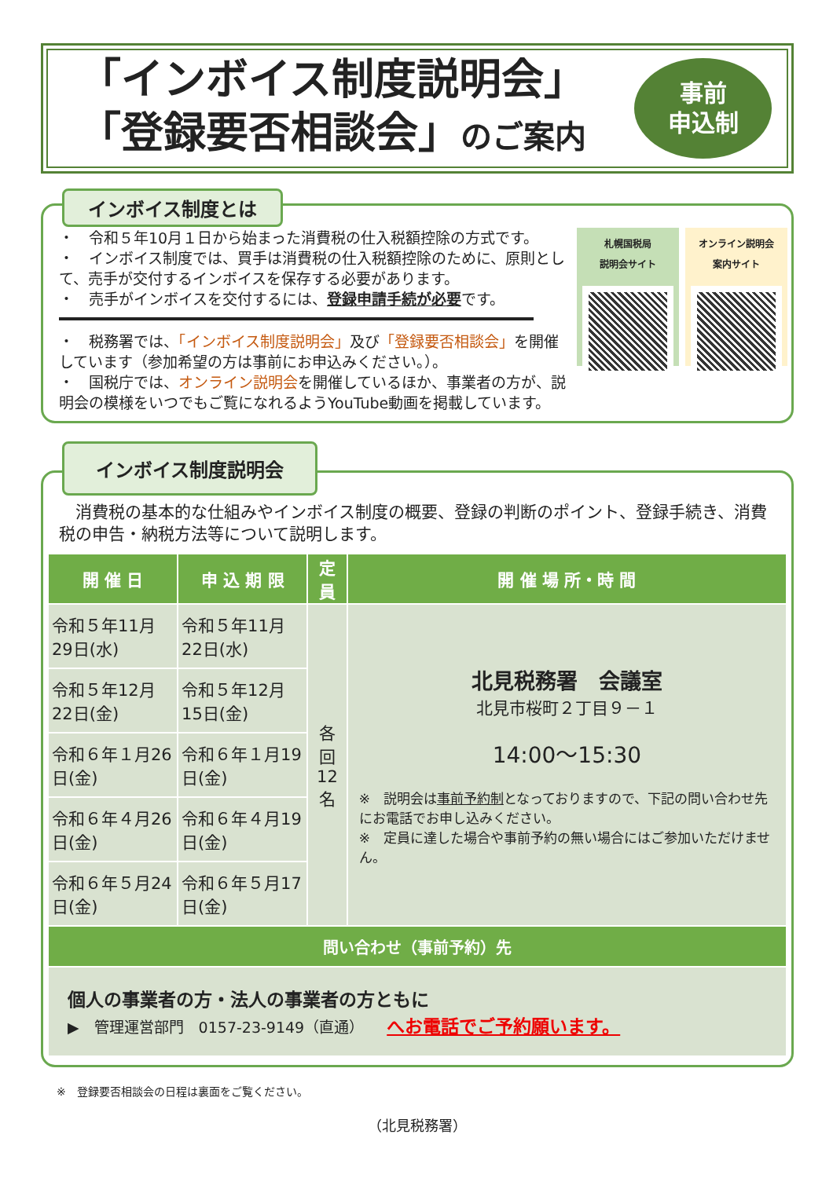「インボイス制度説明会」
「登録要否相談会」のご案内
事前
申込制
インボイス制度とは
・　令和５年10月１日から始まった消費税の仕入税額控除の方式です。
・　インボイス制度では、買手は消費税の仕入税額控除のために、原則として、売手が交付するインボイスを保存する必要があります。
・　売手がインボイスを交付するには、登録申請手続が必要です。
・　税務署では、「インボイス制度説明会」及び「登録要否相談会」を開催しています（参加希望の方は事前にお申込みください。）。
・　国税庁では、オンライン説明会を開催しているほか、事業者の方が、説明会の模様をいつでもご覧になれるようYouTube動画を掲載しています。
札幌国税局
説明会サイト
オンライン説明会
案内サイト
インボイス制度説明会
　消費税の基本的な仕組みやインボイス制度の概要、登録の判断のポイント、登録手続き、消費税の申告・納税方法等について説明します。
| 開 催 日 | 申 込 期 限 | 定 員 | 開 催 場 所・時 間 |
| --- | --- | --- | --- |
| 令和５年11月29日(水) | 令和５年11月22日(水) | 各回 12名 | 北見税務署 会議室 北見市桜町２丁目９－１ 14:00～15:30 ※ 説明会は 事前予約制 となっておりますので、下記の問い合わせ先にお電話でお申し込みください。 ※ 定員に達した場合や事前予約の無い場合にはご参加いただけません。 |
| 令和５年12月22日(金) | 令和５年12月15日(金) | | |
| 令和６年１月26日(金) | 令和６年１月19日(金) | | |
| 令和６年４月26日(金) | 令和６年４月19日(金) | | |
| 令和６年５月24日(金) | 令和６年５月17日(金) | | |
| 問い合わせ（事前予約）先 | | | |
| 個人の事業者の方・法人の事業者の方ともに ▶ 管理運営部門 0157-23-9149（直通） へお電話でご予約願います。 | | | |
※　登録要否相談会の日程は裏面をご覧ください。
（北見税務署）